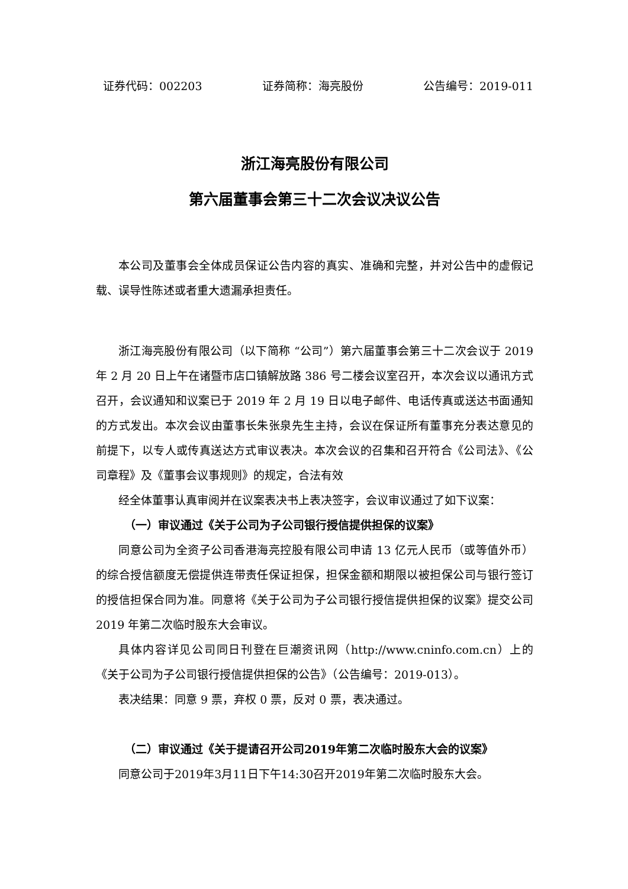证券代码：002203 证券简称：海亮股份 公告编号：2019-011
浙江海亮股份有限公司
第六届董事会第三十二次会议决议公告
本公司及董事会全体成员保证公告内容的真实、准确和完整，并对公告中的虚假记载、误导性陈述或者重大遗漏承担责任。
浙江海亮股份有限公司（以下简称 “公司”）第六届董事会第三十二次会议于 2019 年 2 月 20 日上午在诸暨市店口镇解放路 386 号二楼会议室召开，本次会议以通讯方式召开，会议通知和议案已于 2019 年 2 月 19 日以电子邮件、电话传真或送达书面通知的方式发出。本次会议由董事长朱张泉先生主持，会议在保证所有董事充分表达意见的前提下，以专人或传真送达方式审议表决。本次会议的召集和召开符合《公司法》、《公司章程》及《董事会议事规则》的规定，合法有效
经全体董事认真审阅并在议案表决书上表决签字，会议审议通过了如下议案：
（一）审议通过《关于公司为子公司银行授信提供担保的议案》
同意公司为全资子公司香港海亮控股有限公司申请 13 亿元人民币（或等值外币）的综合授信额度无偿提供连带责任保证担保，担保金额和期限以被担保公司与银行签订的授信担保合同为准。同意将《关于公司为子公司银行授信提供担保的议案》提交公司 2019 年第二次临时股东大会审议。
具体内容详见公司同日刊登在巨潮资讯网（http://www.cninfo.com.cn）上的《关于公司为子公司银行授信提供担保的公告》（公告编号：2019-013）。
表决结果：同意 9 票，弃权 0 票，反对 0 票，表决通过。
（二）审议通过《关于提请召开公司2019年第二次临时股东大会的议案》
同意公司于2019年3月11日下午14:30召开2019年第二次临时股东大会。